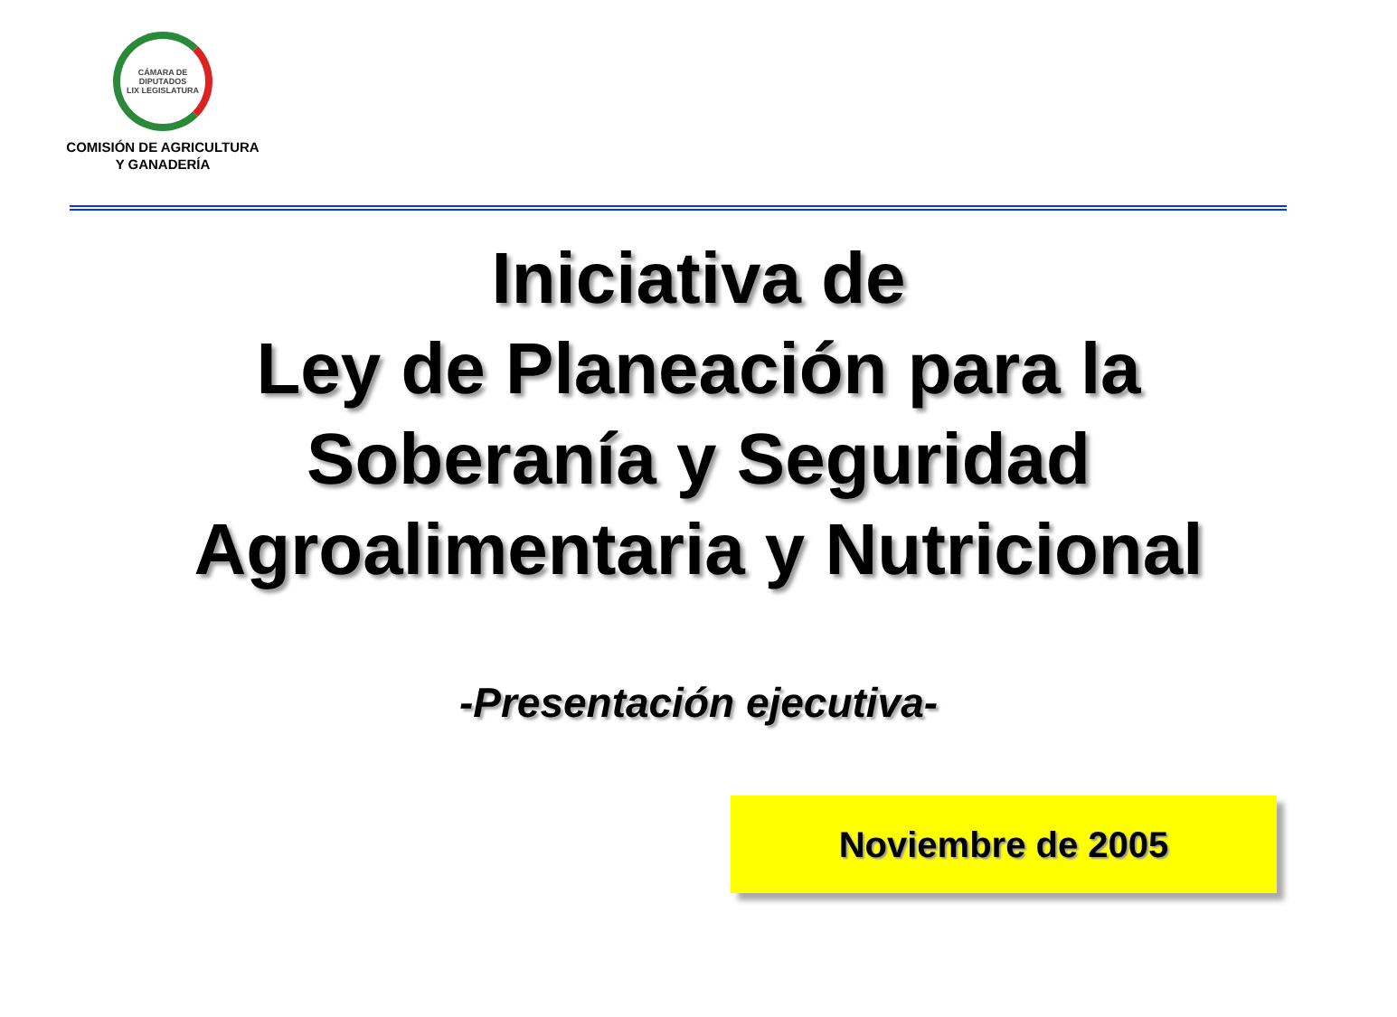CÁMARA DE DIPUTADOS
LIX LEGISLATURA
COMISIÓN DE AGRICULTURA
Y GANADERÍA
Iniciativa de
Ley de Planeación para la
Soberanía y Seguridad
Agroalimentaria y Nutricional
-Presentación ejecutiva-
Noviembre de 2005